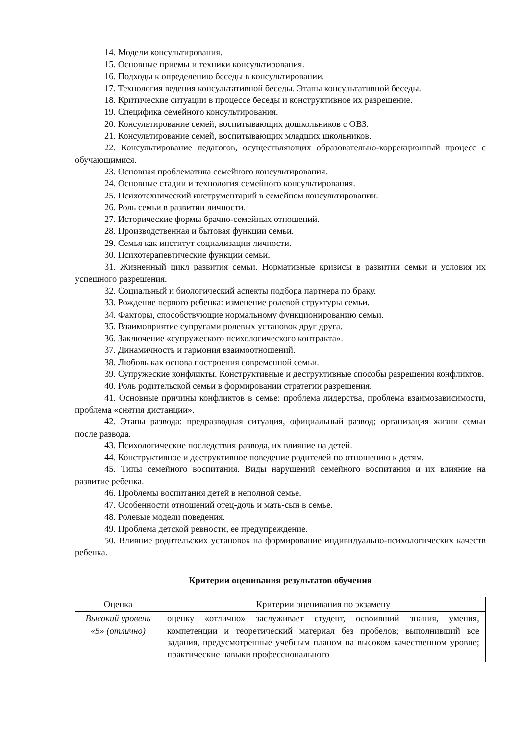14. Модели консультирования.
15. Основные приемы и техники консультирования.
16. Подходы к определению беседы в консультировании.
17. Технология ведения консультативной беседы. Этапы консультативной беседы.
18. Критические ситуации в процессе беседы и конструктивное их разрешение.
19. Специфика семейного консультирования.
20. Консультирование семей, воспитывающих дошкольников с ОВЗ.
21. Консультирование семей, воспитывающих младших школьников.
22. Консультирование педагогов, осуществляющих образовательно-коррекционный процесс с обучающимися.
23. Основная проблематика семейного консультирования.
24. Основные стадии и технология семейного консультирования.
25. Психотехнический инструментарий в семейном консультировании.
26. Роль семьи в развитии личности.
27. Исторические формы брачно-семейных отношений.
28. Производственная и бытовая функции семьи.
29. Семья как институт социализации личности.
30. Психотерапевтические функции семьи.
31. Жизненный цикл развития семьи. Нормативные кризисы в развитии семьи и условия их успешного разрешения.
32. Социальный и биологический аспекты подбора партнера по браку.
33. Рождение первого ребенка: изменение ролевой структуры семьи.
34. Факторы, способствующие нормальному функционированию семьи.
35. Взаимоприятие супругами ролевых установок друг друга.
36. Заключение «супружеского психологического контракта».
37. Динамичность и гармония взаимоотношений.
38. Любовь как основа построения современной семьи.
39. Супружеские конфликты. Конструктивные и деструктивные способы разрешения конфликтов.
40. Роль родительской семьи в формировании стратегии разрешения.
41. Основные причины конфликтов в семье: проблема лидерства, проблема взаимозависимости, проблема «снятия дистанции».
42. Этапы развода: предразводная ситуация, официальный развод; организация жизни семьи после развода.
43. Психологические последствия развода, их влияние на детей.
44. Конструктивное и деструктивное поведение родителей по отношению к детям.
45. Типы семейного воспитания. Виды нарушений семейного воспитания и их влияние на развитие ребенка.
46. Проблемы воспитания детей в неполной семье.
47. Особенности отношений отец-дочь и мать-сын в семье.
48. Ролевые модели поведения.
49. Проблема детской ревности, ее предупреждение.
50. Влияние родительских установок на формирование индивидуально-психологических качеств ребенка.
Критерии оценивания результатов обучения
| Оценка | Критерии оценивания по экзамену |
| --- | --- |
| Высокий уровень «5» (отлично) | оценку «отлично» заслуживает студент, освоивший знания, умения, компетенции и теоретический материал без пробелов; выполнивший все задания, предусмотренные учебным планом на высоком качественном уровне; практические навыки профессионального |